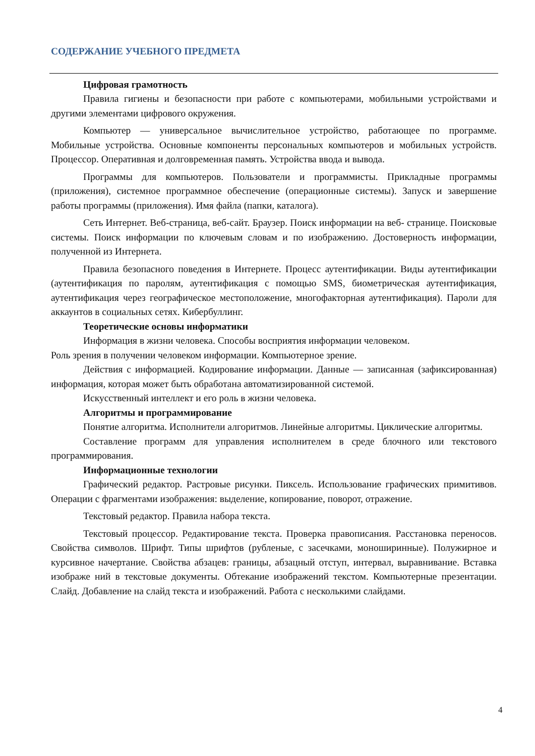СОДЕРЖАНИЕ УЧЕБНОГО ПРЕДМЕТА
Цифровая грамотность
Правила гигиены и безопасности при работе с компьютерами, мобильными устройствами и другими элементами цифрового окружения.
Компьютер — универсальное вычислительное устройство, работающее по программе. Мобильные устройства. Основные компоненты персональных компьютеров и мобильных устройств. Процессор. Оперативная и долговременная память. Устройства ввода и вывода.
Программы для компьютеров. Пользователи и программисты. Прикладные программы (приложения), системное программное обеспечение (операционные системы). Запуск и завершение работы программы (приложения). Имя файла (папки, каталога).
Сеть Интернет. Веб-страница, веб-сайт. Браузер. Поиск информации на веб- странице. Поисковые системы. Поиск информации по ключевым словам и по изображению. Достоверность информации, полученной из Интернета.
Правила безопасного поведения в Интернете. Процесс аутентификации. Виды аутентификации (аутентификация по паролям, аутентификация с помощью SMS, биометрическая аутентификация, аутентификация через географическое местоположение, многофакторная аутентификация). Пароли для аккаунтов в социальных сетях. Кибербуллинг.
Теоретические основы информатики
Информация в жизни человека. Способы восприятия информации человеком.
Роль зрения в получении человеком информации. Компьютерное зрение.
Действия с информацией. Кодирование информации. Данные — записанная (зафиксированная) информация, которая может быть обработана автоматизированной системой.
Искусственный интеллект и его роль в жизни человека.
Алгоритмы и программирование
Понятие алгоритма. Исполнители алгоритмов. Линейные алгоритмы. Циклические алгоритмы.
Составление программ для управления исполнителем в среде блочного или текстового программирования.
Информационные технологии
Графический редактор. Растровые рисунки. Пиксель. Использование графических примитивов. Операции с фрагментами изображения: выделение, копирование, поворот, отражение.
Текстовый редактор. Правила набора текста.
Текстовый процессор. Редактирование текста. Проверка правописания. Расстановка переносов. Свойства символов. Шрифт. Типы шрифтов (рубленые, с засечками, моноширинные). Полужирное и курсивное начертание. Свойства абзацев: границы, абзацный отступ, интервал, выравнивание. Вставка изображе ний в текстовые документы. Обтекание изображений текстом. Компьютерные презентации. Слайд. Добавление на слайд текста и изображений. Работа с несколькими слайдами.
4